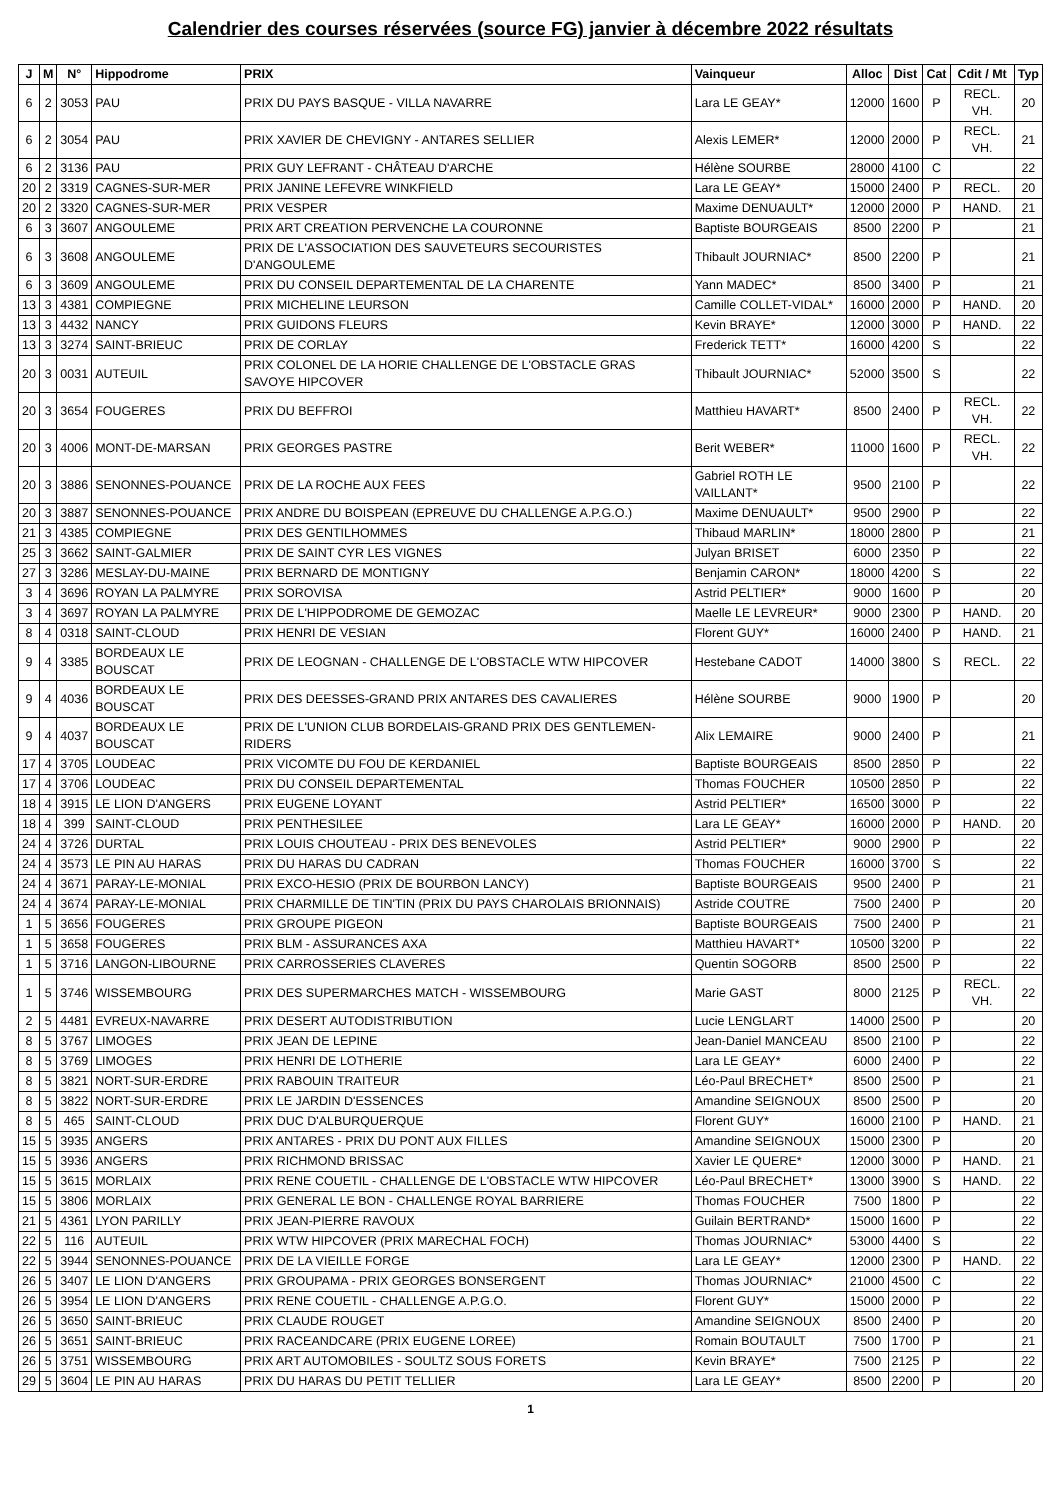Calendrier des courses réservées (source FG) janvier à décembre 2022 résultats
| J | M | N° | Hippodrome | PRIX | Vainqueur | Alloc | Dist | Cat | Cdit / Mt | Typ |
| --- | --- | --- | --- | --- | --- | --- | --- | --- | --- | --- |
| 6 | 2 | 3053 | PAU | PRIX DU PAYS BASQUE - VILLA NAVARRE | Lara LE GEAY* | 12000 | 1600 | P | RECL. VH. | 20 |
| 6 | 2 | 3054 | PAU | PRIX XAVIER DE CHEVIGNY - ANTARES SELLIER | Alexis LEMER* | 12000 | 2000 | P | RECL. VH. | 21 |
| 6 | 2 | 3136 | PAU | PRIX GUY LEFRANT - CHÂTEAU D'ARCHE | Hélène SOURBE | 28000 | 4100 | C | | 22 |
| 20 | 2 | 3319 | CAGNES-SUR-MER | PRIX JANINE LEFEVRE WINKFIELD | Lara LE GEAY* | 15000 | 2400 | P | RECL. | 20 |
| 20 | 2 | 3320 | CAGNES-SUR-MER | PRIX VESPER | Maxime DENUAULT* | 12000 | 2000 | P | HAND. | 21 |
| 6 | 3 | 3607 | ANGOULEME | PRIX ART CREATION PERVENCHE LA COURONNE | Baptiste BOURGEAIS | 8500 | 2200 | P | | 21 |
| 6 | 3 | 3608 | ANGOULEME | PRIX DE L'ASSOCIATION DES SAUVETEURS SECOURISTES D'ANGOULEME | Thibault JOURNIAC* | 8500 | 2200 | P | | 21 |
| 6 | 3 | 3609 | ANGOULEME | PRIX DU CONSEIL DEPARTEMENTAL DE LA CHARENTE | Yann MADEC* | 8500 | 3400 | P | | 21 |
| 13 | 3 | 4381 | COMPIEGNE | PRIX MICHELINE LEURSON | Camille COLLET-VIDAL* | 16000 | 2000 | P | HAND. | 20 |
| 13 | 3 | 4432 | NANCY | PRIX GUIDONS FLEURS | Kevin BRAYE* | 12000 | 3000 | P | HAND. | 22 |
| 13 | 3 | 3274 | SAINT-BRIEUC | PRIX DE CORLAY | Frederick TETT* | 16000 | 4200 | S | | 22 |
| 20 | 3 | 0031 | AUTEUIL | PRIX COLONEL DE LA HORIE CHALLENGE DE L'OBSTACLE GRAS SAVOYE HIPCOVER | Thibault JOURNIAC* | 52000 | 3500 | S | | 22 |
| 20 | 3 | 3654 | FOUGERES | PRIX DU BEFFROI | Matthieu HAVART* | 8500 | 2400 | P | RECL. VH. | 22 |
| 20 | 3 | 4006 | MONT-DE-MARSAN | PRIX GEORGES PASTRE | Berit WEBER* | 11000 | 1600 | P | RECL. VH. | 22 |
| 20 | 3 | 3886 | SENONNES-POUANCE | PRIX DE LA ROCHE AUX FEES | Gabriel ROTH LE VAILLANT* | 9500 | 2100 | P | | 22 |
| 20 | 3 | 3887 | SENONNES-POUANCE | PRIX ANDRE DU BOISPEAN (EPREUVE DU CHALLENGE A.P.G.O.) | Maxime DENUAULT* | 9500 | 2900 | P | | 22 |
| 21 | 3 | 4385 | COMPIEGNE | PRIX DES GENTILHOMMES | Thibaud MARLIN* | 18000 | 2800 | P | | 21 |
| 25 | 3 | 3662 | SAINT-GALMIER | PRIX DE SAINT CYR LES VIGNES | Julyan BRISET | 6000 | 2350 | P | | 22 |
| 27 | 3 | 3286 | MESLAY-DU-MAINE | PRIX BERNARD DE MONTIGNY | Benjamin CARON* | 18000 | 4200 | S | | 22 |
| 3 | 4 | 3696 | ROYAN LA PALMYRE | PRIX SOROVISA | Astrid PELTIER* | 9000 | 1600 | P | | 20 |
| 3 | 4 | 3697 | ROYAN LA PALMYRE | PRIX DE L'HIPPODROME DE GEMOZAC | Maelle LE LEVREUR* | 9000 | 2300 | P | HAND. | 20 |
| 8 | 4 | 0318 | SAINT-CLOUD | PRIX HENRI DE VESIAN | Florent GUY* | 16000 | 2400 | P | HAND. | 21 |
| 9 | 4 | 3385 | BORDEAUX LE BOUSCAT | PRIX DE LEOGNAN - CHALLENGE DE L'OBSTACLE WTW HIPCOVER | Hestebane CADOT | 14000 | 3800 | S | RECL. | 22 |
| 9 | 4 | 4036 | BORDEAUX LE BOUSCAT | PRIX DES DEESSES-GRAND PRIX ANTARES DES CAVALIERES | Hélène SOURBE | 9000 | 1900 | P | | 20 |
| 9 | 4 | 4037 | BORDEAUX LE BOUSCAT | PRIX DE L'UNION CLUB BORDELAIS-GRAND PRIX DES GENTLEMEN-RIDERS | Alix LEMAIRE | 9000 | 2400 | P | | 21 |
| 17 | 4 | 3705 | LOUDEAC | PRIX VICOMTE DU FOU DE KERDANIEL | Baptiste BOURGEAIS | 8500 | 2850 | P | | 22 |
| 17 | 4 | 3706 | LOUDEAC | PRIX DU CONSEIL DEPARTEMENTAL | Thomas FOUCHER | 10500 | 2850 | P | | 22 |
| 18 | 4 | 3915 | LE LION D'ANGERS | PRIX EUGENE LOYANT | Astrid PELTIER* | 16500 | 3000 | P | | 22 |
| 18 | 4 | 399 | SAINT-CLOUD | PRIX PENTHESILEE | Lara LE GEAY* | 16000 | 2000 | P | HAND. | 20 |
| 24 | 4 | 3726 | DURTAL | PRIX LOUIS CHOUTEAU - PRIX DES BENEVOLES | Astrid PELTIER* | 9000 | 2900 | P | | 22 |
| 24 | 4 | 3573 | LE PIN AU HARAS | PRIX DU HARAS DU CADRAN | Thomas FOUCHER | 16000 | 3700 | S | | 22 |
| 24 | 4 | 3671 | PARAY-LE-MONIAL | PRIX EXCO-HESIO (PRIX DE BOURBON LANCY) | Baptiste BOURGEAIS | 9500 | 2400 | P | | 21 |
| 24 | 4 | 3674 | PARAY-LE-MONIAL | PRIX CHARMILLE DE TIN'TIN (PRIX DU PAYS CHAROLAIS BRIONNAIS) | Astride COUTRE | 7500 | 2400 | P | | 20 |
| 1 | 5 | 3656 | FOUGERES | PRIX GROUPE PIGEON | Baptiste BOURGEAIS | 7500 | 2400 | P | | 21 |
| 1 | 5 | 3658 | FOUGERES | PRIX BLM - ASSURANCES AXA | Matthieu HAVART* | 10500 | 3200 | P | | 22 |
| 1 | 5 | 3716 | LANGON-LIBOURNE | PRIX CARROSSERIES CLAVERES | Quentin SOGORB | 8500 | 2500 | P | | 22 |
| 1 | 5 | 3746 | WISSEMBOURG | PRIX DES SUPERMARCHES MATCH - WISSEMBOURG | Marie GAST | 8000 | 2125 | P | RECL. VH. | 22 |
| 2 | 5 | 4481 | EVREUX-NAVARRE | PRIX DESERT AUTODISTRIBUTION | Lucie LENGLART | 14000 | 2500 | P | | 20 |
| 8 | 5 | 3767 | LIMOGES | PRIX JEAN DE LEPINE | Jean-Daniel MANCEAU | 8500 | 2100 | P | | 22 |
| 8 | 5 | 3769 | LIMOGES | PRIX HENRI DE LOTHERIE | Lara LE GEAY* | 6000 | 2400 | P | | 22 |
| 8 | 5 | 3821 | NORT-SUR-ERDRE | PRIX RABOUIN TRAITEUR | Léo-Paul BRECHET* | 8500 | 2500 | P | | 21 |
| 8 | 5 | 3822 | NORT-SUR-ERDRE | PRIX LE JARDIN D'ESSENCES | Amandine SEIGNOUX | 8500 | 2500 | P | | 20 |
| 8 | 5 | 465 | SAINT-CLOUD | PRIX DUC D'ALBURQUERQUE | Florent GUY* | 16000 | 2100 | P | HAND. | 21 |
| 15 | 5 | 3935 | ANGERS | PRIX ANTARES - PRIX DU PONT AUX FILLES | Amandine SEIGNOUX | 15000 | 2300 | P | | 20 |
| 15 | 5 | 3936 | ANGERS | PRIX RICHMOND BRISSAC | Xavier LE QUERE* | 12000 | 3000 | P | HAND. | 21 |
| 15 | 5 | 3615 | MORLAIX | PRIX RENE COUETIL - CHALLENGE DE L'OBSTACLE WTW HIPCOVER | Léo-Paul BRECHET* | 13000 | 3900 | S | HAND. | 22 |
| 15 | 5 | 3806 | MORLAIX | PRIX GENERAL LE BON - CHALLENGE ROYAL BARRIERE | Thomas FOUCHER | 7500 | 1800 | P | | 22 |
| 21 | 5 | 4361 | LYON PARILLY | PRIX JEAN-PIERRE RAVOUX | Guilain BERTRAND* | 15000 | 1600 | P | | 22 |
| 22 | 5 | 116 | AUTEUIL | PRIX WTW HIPCOVER (PRIX MARECHAL FOCH) | Thomas JOURNIAC* | 53000 | 4400 | S | | 22 |
| 22 | 5 | 3944 | SENONNES-POUANCE | PRIX DE LA VIEILLE FORGE | Lara LE GEAY* | 12000 | 2300 | P | HAND. | 22 |
| 26 | 5 | 3407 | LE LION D'ANGERS | PRIX GROUPAMA - PRIX GEORGES BONSERGENT | Thomas JOURNIAC* | 21000 | 4500 | C | | 22 |
| 26 | 5 | 3954 | LE LION D'ANGERS | PRIX RENE COUETIL - CHALLENGE A.P.G.O. | Florent GUY* | 15000 | 2000 | P | | 22 |
| 26 | 5 | 3650 | SAINT-BRIEUC | PRIX CLAUDE ROUGET | Amandine SEIGNOUX | 8500 | 2400 | P | | 20 |
| 26 | 5 | 3651 | SAINT-BRIEUC | PRIX RACEANDCARE (PRIX EUGENE LOREE) | Romain BOUTAULT | 7500 | 1700 | P | | 21 |
| 26 | 5 | 3751 | WISSEMBOURG | PRIX ART AUTOMOBILES - SOULTZ SOUS FORETS | Kevin BRAYE* | 7500 | 2125 | P | | 22 |
| 29 | 5 | 3604 | LE PIN AU HARAS | PRIX DU HARAS DU PETIT TELLIER | Lara LE GEAY* | 8500 | 2200 | P | | 20 |
1